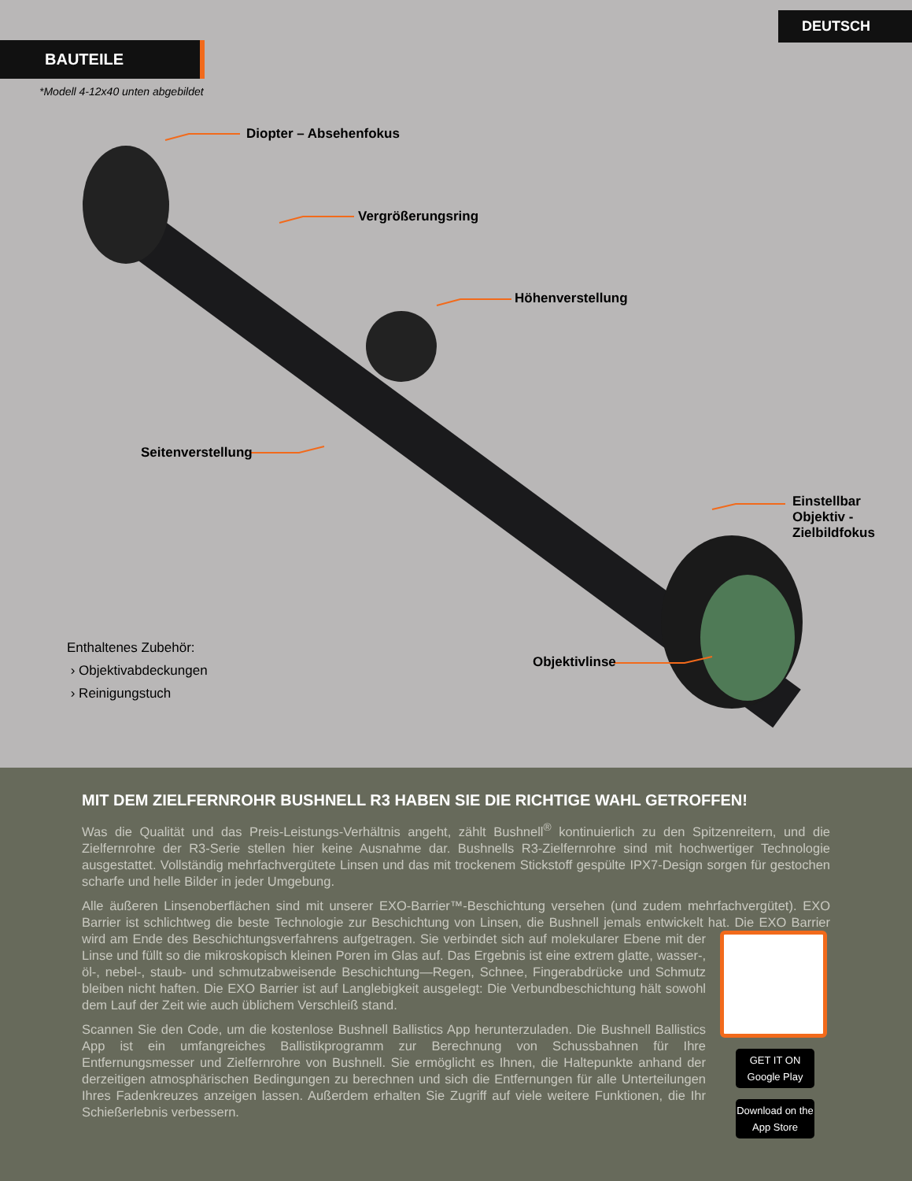DEUTSCH
BAUTEILE
*Modell 4-12x40 unten abgebildet
Diopter – Absehenfokus
Vergrößerungsring
Höhenverstellung
Seitenverstellung
Einstellbar
Objektiv -
Zielbildfokus
Objektivlinse
Enthaltenes Zubehör:
› Objektivabdeckungen
› Reinigungstuch
MIT DEM ZIELFERNROHR BUSHNELL R3 HABEN SIE DIE RICHTIGE WAHL GETROFFEN!
Was die Qualität und das Preis-Leistungs-Verhältnis angeht, zählt Bushnell<sup>®</sup> kontinuierlich zu den Spitzenreitern, und die Zielfernrohre der R3-Serie stellen hier keine Ausnahme dar. Bushnells R3-Zielfernrohre sind mit hochwertiger Technologie ausgestattet. Vollständig mehrfachvergütete Linsen und das mit trockenem Stickstoff gespülte IPX7-Design sorgen für gestochen scharfe und helle Bilder in jeder Umgebung.
Alle äußeren Linsenoberflächen sind mit unserer EXO-Barrier™-Beschichtung versehen (und zudem mehrfachvergütet). EXO Barrier ist schlichtweg die beste Technologie zur Beschichtung von Linsen, die Bushnell jemals entwickelt hat. Die EXO Barrier wird am Ende des Beschichtungsverfahrens aufgetragen. Sie verbindet GET IT ON Google Play
Download on the App Store sich auf molekularer Ebene mit der Linse und füllt so die mikroskopisch kleinen Poren im Glas auf. Das Ergebnis ist eine extrem glatte, wasser-, öl-, nebel-, staub- und schmutzabweisende Beschichtung—Regen, Schnee, Fingerabdrücke und Schmutz bleiben nicht haften. Die EXO Barrier ist auf Langlebigkeit ausgelegt: Die Verbundbeschichtung hält sowohl dem Lauf der Zeit wie auch üblichem Verschleiß stand.
Scannen Sie den Code, um die kostenlose Bushnell Ballistics App herunterzuladen. Die Bushnell Ballistics App ist ein umfangreiches Ballistikprogramm zur Berechnung von Schussbahnen für Ihre Entfernungsmesser und Zielfernrohre von Bushnell. Sie ermöglicht es Ihnen, die Haltepunkte anhand der derzeitigen atmosphärischen Bedingungen zu berechnen und sich die Entfernungen für alle Unterteilungen Ihres Fadenkreuzes anzeigen lassen. Außerdem erhalten Sie Zugriff auf viele weitere Funktionen, die Ihr Schießerlebnis verbessern.